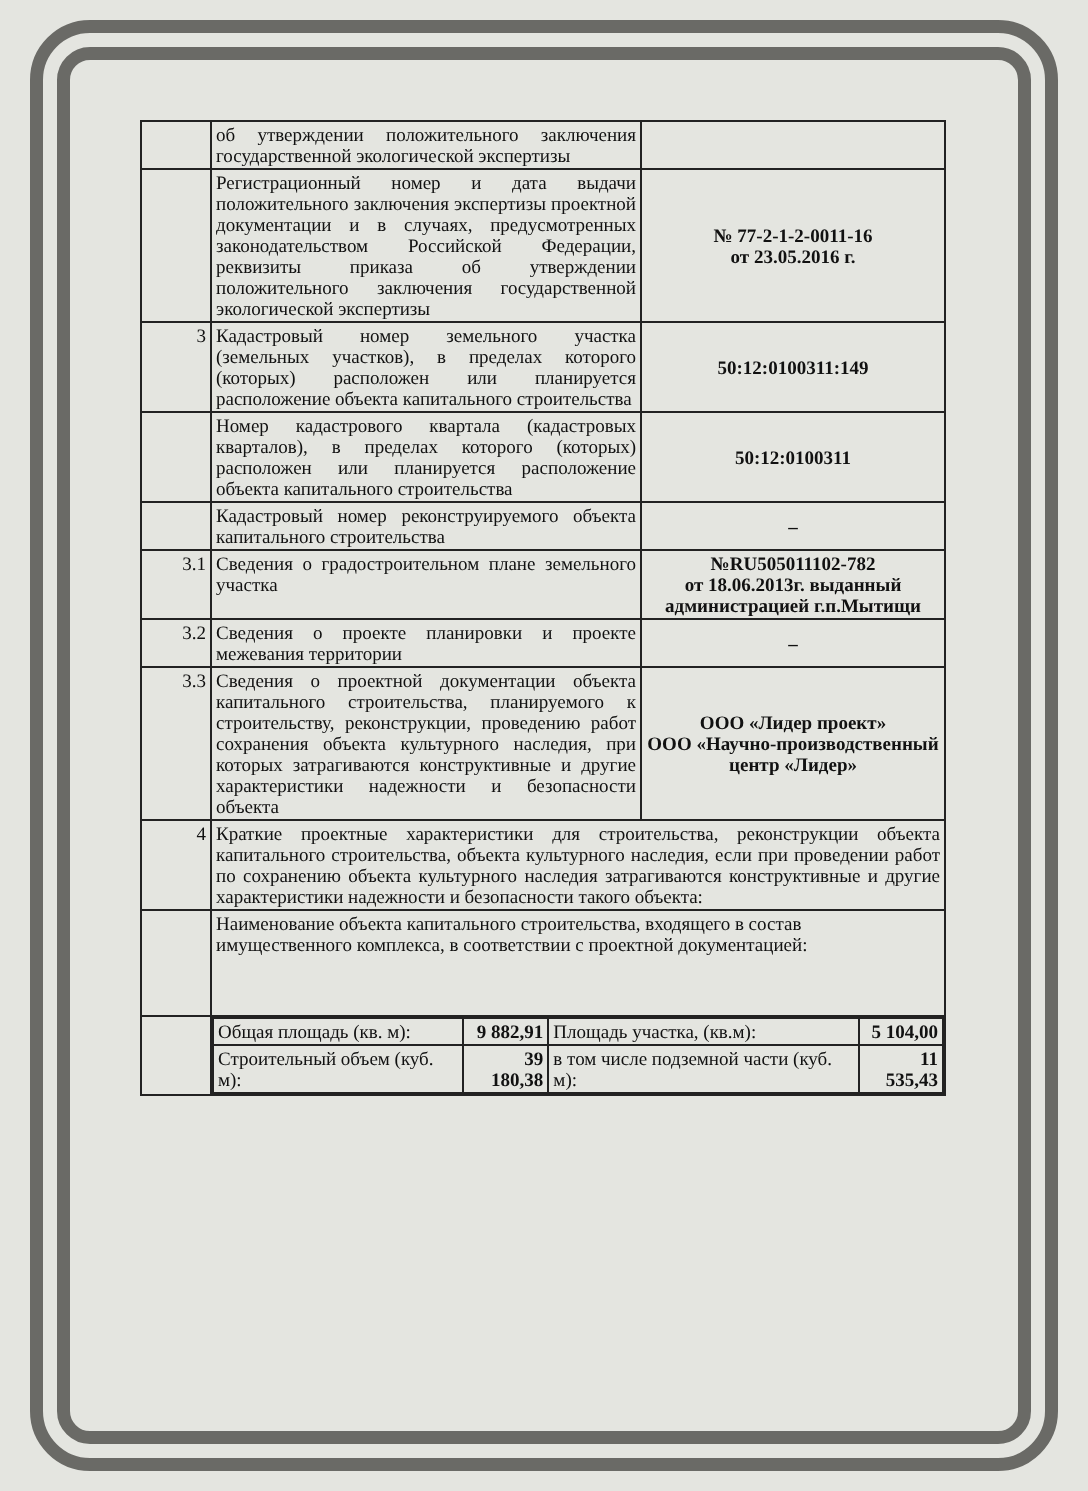| | об утверждении положительного заключения государственной экологической экспертизы | |
| | Регистрационный номер и дата выдачи положительного заключения экспертизы проектной документации и в случаях, предусмотренных законодательством Российской Федерации, реквизиты приказа об утверждении положительного заключения государственной экологической экспертизы | № 77-2-1-2-0011-16 от 23.05.2016 г. |
| 3 | Кадастровый номер земельного участка (земельных участков), в пределах которого (которых) расположен или планируется расположение объекта капитального строительства | 50:12:0100311:149 |
| | Номер кадастрового квартала (кадастровых кварталов), в пределах которого (которых) расположен или планируется расположение объекта капитального строительства | 50:12:0100311 |
| | Кадастровый номер реконструируемого объекта капитального строительства | – |
| 3.1 | Сведения о градостроительном плане земельного участка | №RU505011102-782 от 18.06.2013г. выданный администрацией г.п.Мытищи |
| 3.2 | Сведения о проекте планировки и проекте межевания территории | – |
| 3.3 | Сведения о проектной документации объекта капитального строительства, планируемого к строительству, реконструкции, проведению работ сохранения объекта культурного наследия, при которых затрагиваются конструктивные и другие характеристики надежности и безопасности объекта | ООО «Лидер проект» ООО «Научно-производственный центр «Лидер» |
| 4 | Краткие проектные характеристики для строительства, реконструкции объекта капитального строительства, объекта культурного наследия, если при проведении работ по сохранению объекта культурного наследия затрагиваются конструктивные и другие характеристики надежности и безопасности такого объекта: | |
| | Наименование объекта капитального строительства, входящего в состав имущественного комплекса, в соответствии с проектной документацией: | |
| | / Общая площадь (кв. м): / 9 882,91 / Площадь участка, (кв.м): / 5 104,00 / / Строительный объем (куб. м): / 39 180,38 / в том числе подземной части (куб. м): / 11 535,43 / | |